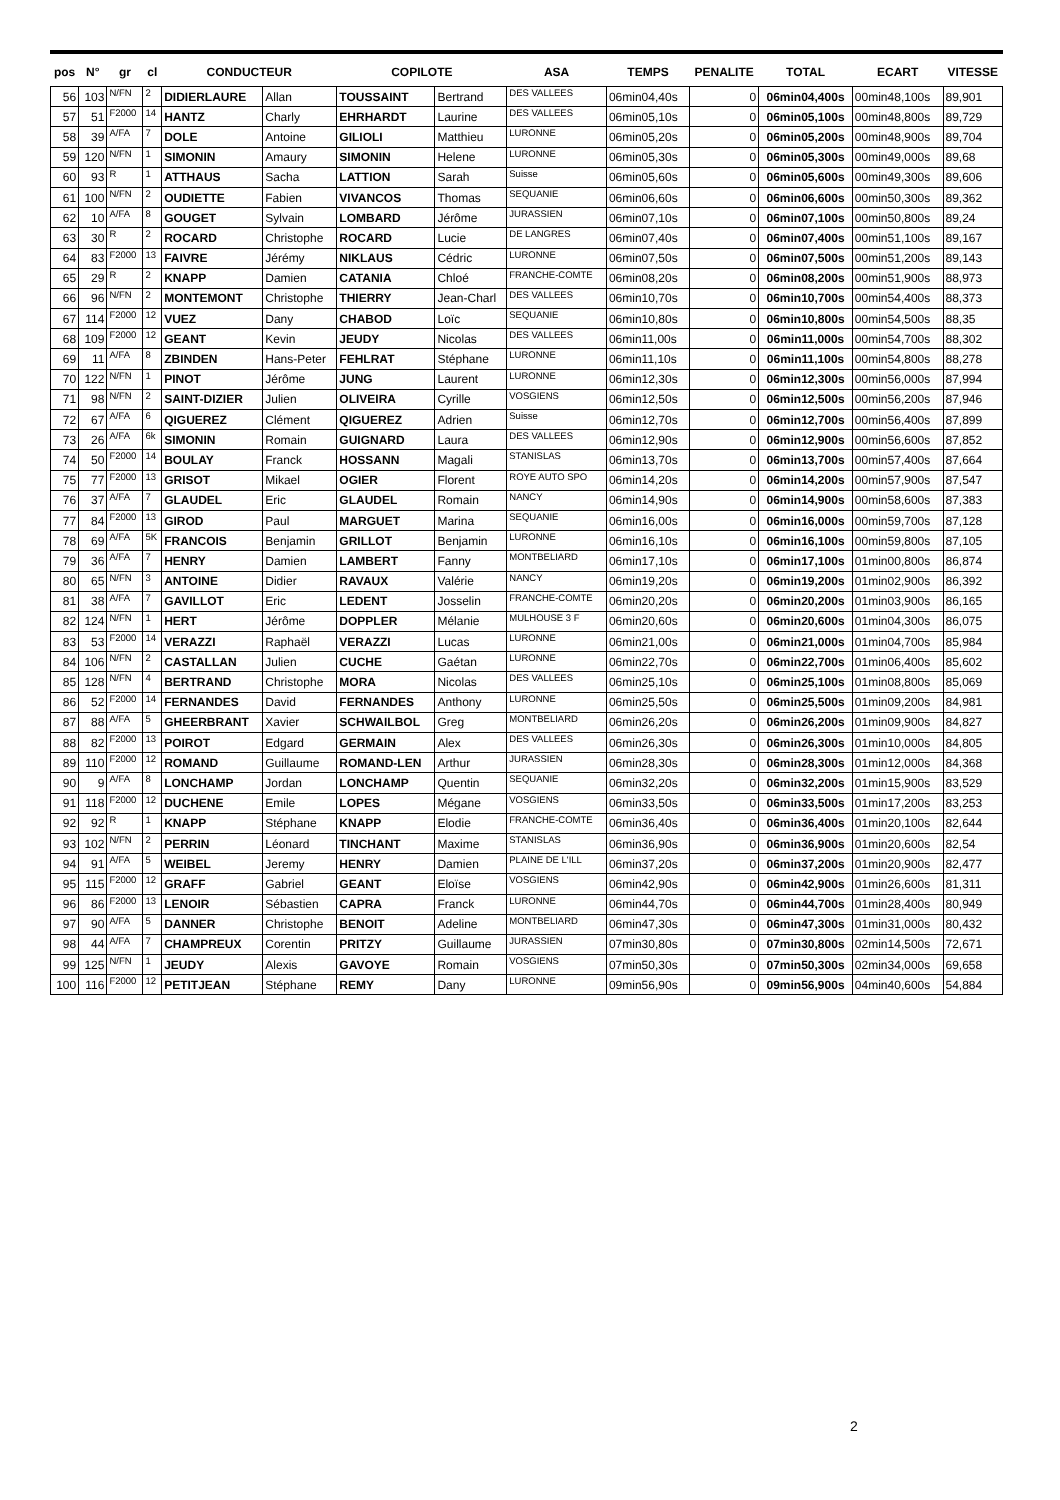| pos | N° | gr | cl | CONDUCTEUR | | COPILOTE | | ASA | TEMPS | PENALITE | TOTAL | ECART | VITESSE |
| --- | --- | --- | --- | --- | --- | --- | --- | --- | --- | --- | --- | --- | --- |
| 56 | 103 | N/FN | 2 | DIDIERLAURE | Allan | TOUSSAINT | Bertrand | DES VALLEES | 06min04,40s | 0 | 06min04,400s | 00min48,100s | 89,901 |
| 57 | 51 | F2000 | 14 | HANTZ | Charly | EHRHARDT | Laurine | DES VALLEES | 06min05,10s | 0 | 06min05,100s | 00min48,800s | 89,729 |
| 58 | 39 | A/FA | 7 | DOLE | Antoine | GILIOLI | Matthieu | LURONNE | 06min05,20s | 0 | 06min05,200s | 00min48,900s | 89,704 |
| 59 | 120 | N/FN | 1 | SIMONIN | Amaury | SIMONIN | Helene | LURONNE | 06min05,30s | 0 | 06min05,300s | 00min49,000s | 89,68 |
| 60 | 93 | R | 1 | ATTHAUS | Sacha | LATTION | Sarah | Suisse | 06min05,60s | 0 | 06min05,600s | 00min49,300s | 89,606 |
| 61 | 100 | N/FN | 2 | OUDIETTE | Fabien | VIVANCOS | Thomas | SEQUANIE | 06min06,60s | 0 | 06min06,600s | 00min50,300s | 89,362 |
| 62 | 10 | A/FA | 8 | GOUGET | Sylvain | LOMBARD | Jérôme | JURASSIEN | 06min07,10s | 0 | 06min07,100s | 00min50,800s | 89,24 |
| 63 | 30 | R | 2 | ROCARD | Christophe | ROCARD | Lucie | DE LANGRES | 06min07,40s | 0 | 06min07,400s | 00min51,100s | 89,167 |
| 64 | 83 | F2000 | 13 | FAIVRE | Jérémy | NIKLAUS | Cédric | LURONNE | 06min07,50s | 0 | 06min07,500s | 00min51,200s | 89,143 |
| 65 | 29 | R | 2 | KNAPP | Damien | CATANIA | Chloé | FRANCHE-COMTE | 06min08,20s | 0 | 06min08,200s | 00min51,900s | 88,973 |
| 66 | 96 | N/FN | 2 | MONTEMONT | Christophe | THIERRY | Jean-Charl | DES VALLEES | 06min10,70s | 0 | 06min10,700s | 00min54,400s | 88,373 |
| 67 | 114 | F2000 | 12 | VUEZ | Dany | CHABOD | Loïc | SEQUANIE | 06min10,80s | 0 | 06min10,800s | 00min54,500s | 88,35 |
| 68 | 109 | F2000 | 12 | GEANT | Kevin | JEUDY | Nicolas | DES VALLEES | 06min11,00s | 0 | 06min11,000s | 00min54,700s | 88,302 |
| 69 | 11 | A/FA | 8 | ZBINDEN | Hans-Peter | FEHLRAT | Stéphane | LURONNE | 06min11,10s | 0 | 06min11,100s | 00min54,800s | 88,278 |
| 70 | 122 | N/FN | 1 | PINOT | Jérôme | JUNG | Laurent | LURONNE | 06min12,30s | 0 | 06min12,300s | 00min56,000s | 87,994 |
| 71 | 98 | N/FN | 2 | SAINT-DIZIER | Julien | OLIVEIRA | Cyrille | VOSGIENS | 06min12,50s | 0 | 06min12,500s | 00min56,200s | 87,946 |
| 72 | 67 | A/FA | 6 | QIGUEREZ | Clément | QIGUEREZ | Adrien | Suisse | 06min12,70s | 0 | 06min12,700s | 00min56,400s | 87,899 |
| 73 | 26 | A/FA | 6k | SIMONIN | Romain | GUIGNARD | Laura | DES VALLEES | 06min12,90s | 0 | 06min12,900s | 00min56,600s | 87,852 |
| 74 | 50 | F2000 | 14 | BOULAY | Franck | HOSSANN | Magali | STANISLAS | 06min13,70s | 0 | 06min13,700s | 00min57,400s | 87,664 |
| 75 | 77 | F2000 | 13 | GRISOT | Mikael | OGIER | Florent | ROYE AUTO SPO | 06min14,20s | 0 | 06min14,200s | 00min57,900s | 87,547 |
| 76 | 37 | A/FA | 7 | GLAUDEL | Eric | GLAUDEL | Romain | NANCY | 06min14,90s | 0 | 06min14,900s | 00min58,600s | 87,383 |
| 77 | 84 | F2000 | 13 | GIROD | Paul | MARGUET | Marina | SEQUANIE | 06min16,00s | 0 | 06min16,000s | 00min59,700s | 87,128 |
| 78 | 69 | A/FA | 5K | FRANCOIS | Benjamin | GRILLOT | Benjamin | LURONNE | 06min16,10s | 0 | 06min16,100s | 00min59,800s | 87,105 |
| 79 | 36 | A/FA | 7 | HENRY | Damien | LAMBERT | Fanny | MONTBELIARD | 06min17,10s | 0 | 06min17,100s | 01min00,800s | 86,874 |
| 80 | 65 | N/FN | 3 | ANTOINE | Didier | RAVAUX | Valérie | NANCY | 06min19,20s | 0 | 06min19,200s | 01min02,900s | 86,392 |
| 81 | 38 | A/FA | 7 | GAVILLOT | Eric | LEDENT | Josselin | FRANCHE-COMTE | 06min20,20s | 0 | 06min20,200s | 01min03,900s | 86,165 |
| 82 | 124 | N/FN | 1 | HERT | Jérôme | DOPPLER | Mélanie | MULHOUSE 3 F | 06min20,60s | 0 | 06min20,600s | 01min04,300s | 86,075 |
| 83 | 53 | F2000 | 14 | VERAZZI | Raphaël | VERAZZI | Lucas | LURONNE | 06min21,00s | 0 | 06min21,000s | 01min04,700s | 85,984 |
| 84 | 106 | N/FN | 2 | CASTALLAN | Julien | CUCHE | Gaétan | LURONNE | 06min22,70s | 0 | 06min22,700s | 01min06,400s | 85,602 |
| 85 | 128 | N/FN | 4 | BERTRAND | Christophe | MORA | Nicolas | DES VALLEES | 06min25,10s | 0 | 06min25,100s | 01min08,800s | 85,069 |
| 86 | 52 | F2000 | 14 | FERNANDES | David | FERNANDES | Anthony | LURONNE | 06min25,50s | 0 | 06min25,500s | 01min09,200s | 84,981 |
| 87 | 88 | A/FA | 5 | GHEERBRANT | Xavier | SCHWAILBOL | Greg | MONTBELIARD | 06min26,20s | 0 | 06min26,200s | 01min09,900s | 84,827 |
| 88 | 82 | F2000 | 13 | POIROT | Edgard | GERMAIN | Alex | DES VALLEES | 06min26,30s | 0 | 06min26,300s | 01min10,000s | 84,805 |
| 89 | 110 | F2000 | 12 | ROMAND | Guillaume | ROMAND-LEN | Arthur | JURASSIEN | 06min28,30s | 0 | 06min28,300s | 01min12,000s | 84,368 |
| 90 | 9 | A/FA | 8 | LONCHAMP | Jordan | LONCHAMP | Quentin | SEQUANIE | 06min32,20s | 0 | 06min32,200s | 01min15,900s | 83,529 |
| 91 | 118 | F2000 | 12 | DUCHENE | Emile | LOPES | Mégane | VOSGIENS | 06min33,50s | 0 | 06min33,500s | 01min17,200s | 83,253 |
| 92 | 92 | R | 1 | KNAPP | Stéphane | KNAPP | Elodie | FRANCHE-COMTE | 06min36,40s | 0 | 06min36,400s | 01min20,100s | 82,644 |
| 93 | 102 | N/FN | 2 | PERRIN | Léonard | TINCHANT | Maxime | STANISLAS | 06min36,90s | 0 | 06min36,900s | 01min20,600s | 82,54 |
| 94 | 91 | A/FA | 5 | WEIBEL | Jeremy | HENRY | Damien | PLAINE DE L'ILL | 06min37,20s | 0 | 06min37,200s | 01min20,900s | 82,477 |
| 95 | 115 | F2000 | 12 | GRAFF | Gabriel | GEANT | Eloïse | VOSGIENS | 06min42,90s | 0 | 06min42,900s | 01min26,600s | 81,311 |
| 96 | 86 | F2000 | 13 | LENOIR | Sébastien | CAPRA | Franck | LURONNE | 06min44,70s | 0 | 06min44,700s | 01min28,400s | 80,949 |
| 97 | 90 | A/FA | 5 | DANNER | Christophe | BENOIT | Adeline | MONTBELIARD | 06min47,30s | 0 | 06min47,300s | 01min31,000s | 80,432 |
| 98 | 44 | A/FA | 7 | CHAMPREUX | Corentin | PRITZY | Guillaume | JURASSIEN | 07min30,80s | 0 | 07min30,800s | 02min14,500s | 72,671 |
| 99 | 125 | N/FN | 1 | JEUDY | Alexis | GAVOYE | Romain | VOSGIENS | 07min50,30s | 0 | 07min50,300s | 02min34,000s | 69,658 |
| 100 | 116 | F2000 | 12 | PETITJEAN | Stéphane | REMY | Dany | LURONNE | 09min56,90s | 0 | 09min56,900s | 04min40,600s | 54,884 |
2